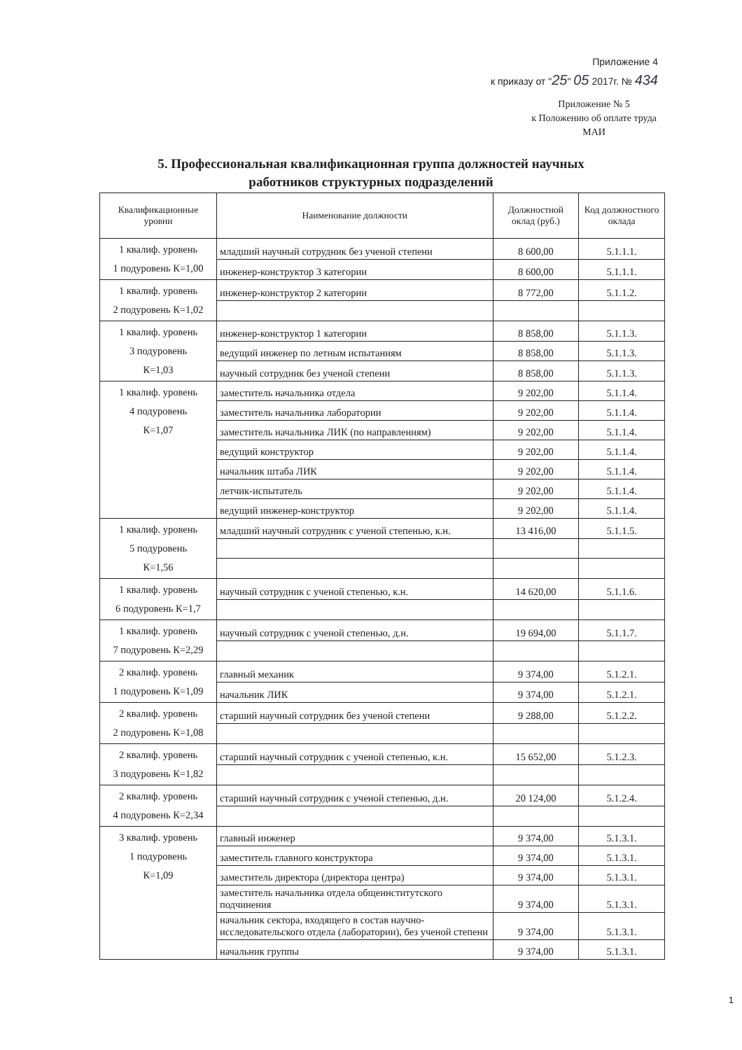Приложение 4
к приказу от "25" 05 2017г. № 434
Приложение № 5
к Положению об оплате труда
МАИ
5. Профессиональная квалификационная группа должностей научных
работников структурных подразделений
| Квалификационные уровни | Наименование должности | Должностной оклад (руб.) | Код должностного оклада |
| --- | --- | --- | --- |
| 1 квалиф. уровень 1 подуровень К=1,00 | младший научный сотрудник без ученой степени | 8 600,00 | 5.1.1.1. |
| | инженер-конструктор 3 категории | 8 600,00 | 5.1.1.1. |
| 1 квалиф. уровень 2 подуровень К=1,02 | инженер-конструктор 2 категории | 8 772,00 | 5.1.1.2. |
| 1 квалиф. уровень 3 подуровень К=1,03 | инженер-конструктор 1 категории | 8 858,00 | 5.1.1.3. |
| | ведущий инженер по летным испытаниям | 8 858,00 | 5.1.1.3. |
| | научный сотрудник без ученой степени | 8 858,00 | 5.1.1.3. |
| 1 квалиф. уровень 4 подуровень К=1,07 | заместитель начальника отдела | 9 202,00 | 5.1.1.4. |
| | заместитель начальника лаборатории | 9 202,00 | 5.1.1.4. |
| | заместитель начальника ЛИК (по направлениям) | 9 202,00 | 5.1.1.4. |
| | ведущий конструктор | 9 202,00 | 5.1.1.4. |
| | начальник штаба ЛИК | 9 202,00 | 5.1.1.4. |
| | летчик-испытатель | 9 202,00 | 5.1.1.4. |
| | ведущий инженер-конструктор | 9 202,00 | 5.1.1.4. |
| 1 квалиф. уровень 5 подуровень К=1,56 | младший научный сотрудник с ученой степенью, к.н. | 13 416,00 | 5.1.1.5. |
| 1 квалиф. уровень 6 подуровень К=1,7 | научный сотрудник с ученой степенью, к.н. | 14 620,00 | 5.1.1.6. |
| 1 квалиф. уровень 7 подуровень К=2,29 | научный сотрудник с ученой степенью, д.н. | 19 694,00 | 5.1.1.7. |
| 2 квалиф. уровень 1 подуровень К=1,09 | главный механик | 9 374,00 | 5.1.2.1. |
| | начальник ЛИК | 9 374,00 | 5.1.2.1. |
| 2 квалиф. уровень 2 подуровень К=1,08 | старший научный сотрудник без ученой степени | 9 288,00 | 5.1.2.2. |
| 2 квалиф. уровень 3 подуровень К=1,82 | старший научный сотрудник с ученой степенью, к.н. | 15 652,00 | 5.1.2.3. |
| 2 квалиф. уровень 4 подуровень К=2,34 | старший научный сотрудник с ученой степенью, д.н. | 20 124,00 | 5.1.2.4. |
| 3 квалиф. уровень 1 подуровень К=1,09 | главный инженер | 9 374,00 | 5.1.3.1. |
| | заместитель главного конструктора | 9 374,00 | 5.1.3.1. |
| | заместитель директора (директора центра) | 9 374,00 | 5.1.3.1. |
| | заместитель начальника отдела общеинститутского подчинения | 9 374,00 | 5.1.3.1. |
| | начальник сектора, входящего в состав научно-исследовательского отдела (лаборатории), без ученой степени | 9 374,00 | 5.1.3.1. |
| | начальник группы | 9 374,00 | 5.1.3.1. |
1